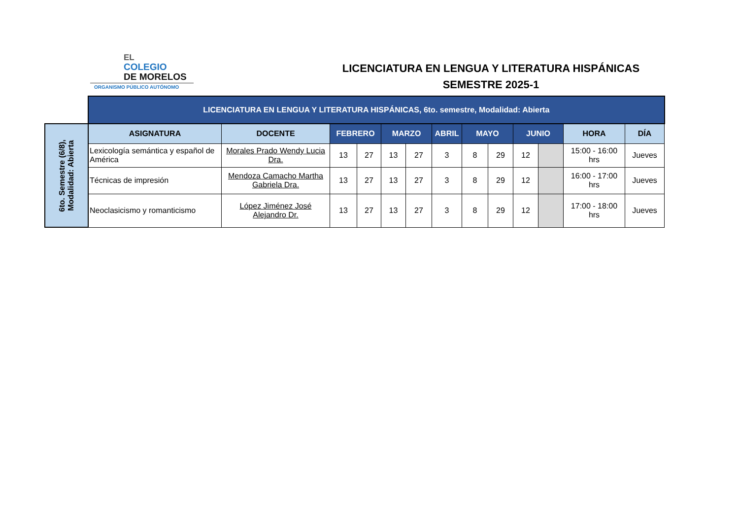EL
COLEGIO
DE MORELOS
ORGANISMO PÚBLICO AUTÓNOMO
LICENCIATURA EN LENGUA Y LITERATURA HISPÁNICAS
SEMESTRE 2025-1
| | LICENCIATURA EN LENGUA Y LITERATURA HISPÁNICAS, 6to. semestre, Modalidad: Abierta | | | | | | | | | | | | |
| 6to. Semestre (6/8), Modalidad: Abierta | ASIGNATURA | DOCENTE | FEBRERO | | MARZO | | ABRIL | MAYO | | JUNIO | | HORA | DÍA |
| | Lexicología semántica y español de América | Morales Prado Wendy Lucia Dra. | 13 | 27 | 13 | 27 | 3 | 8 | 29 | 12 | | 15:00 - 16:00 hrs | Jueves |
| | Técnicas de impresión | Mendoza Camacho Martha Gabriela Dra. | 13 | 27 | 13 | 27 | 3 | 8 | 29 | 12 | | 16:00 - 17:00 hrs | Jueves |
| | Neoclasicismo y romanticismo | López Jiménez José Alejandro Dr. | 13 | 27 | 13 | 27 | 3 | 8 | 29 | 12 | | 17:00 - 18:00 hrs | Jueves |